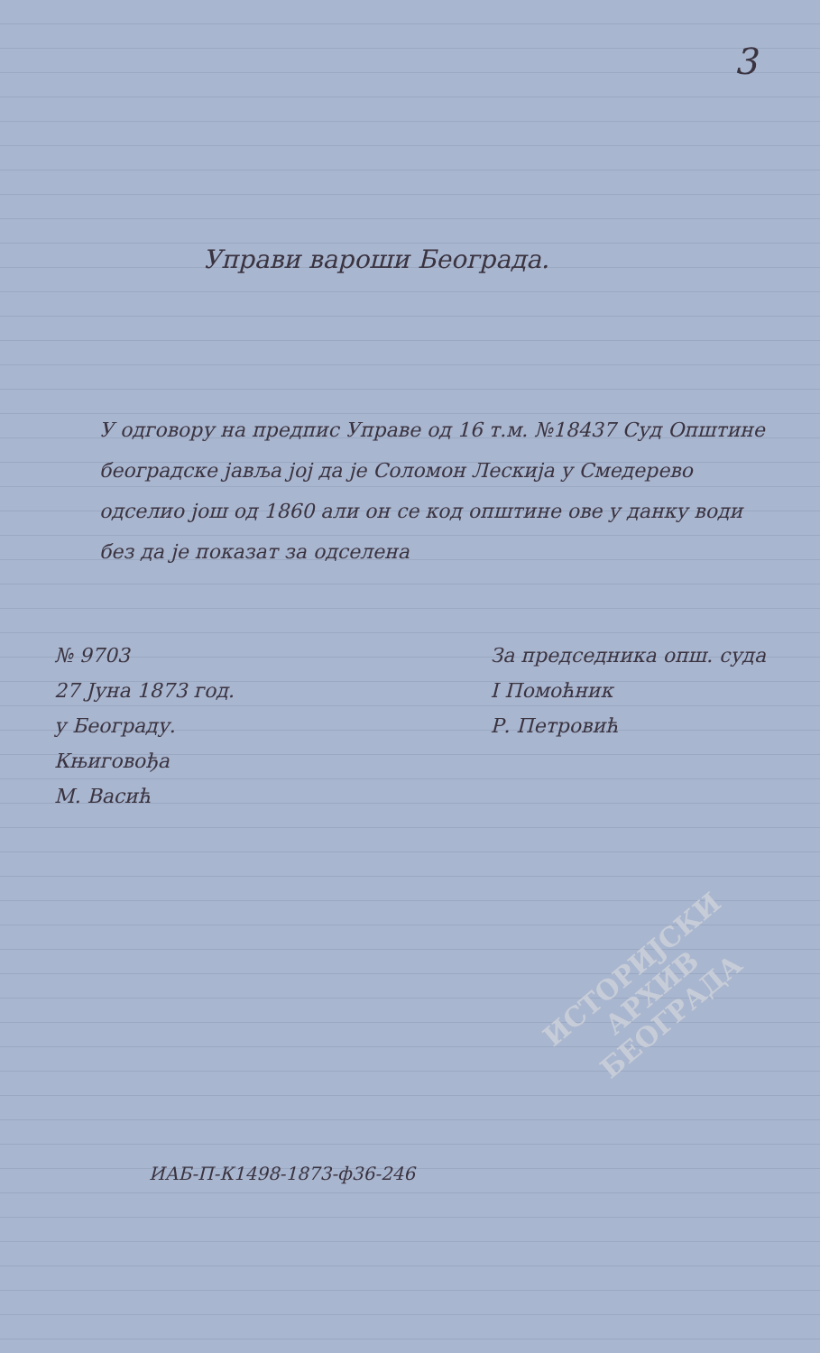3
Управи вароши Београда.
У одговору на предпис Управе од 16 т.м. №18437 Суд Општине београдске јавља јој да је Соломон Лескија у Смедерево одселио још од 1860 али он се код општине ове у данку води без да је показат за одселена
№ 9703
27 Јуна 1873 год.
у Београду.
Књиговођа
М. Васић
За председника опш. суда
I Помоћник
Р. Петровић
ИАБ-П-К1498-1873-ф36-246
ИСТОРИЈСКИ
АРХИВ
БЕОГРАДА